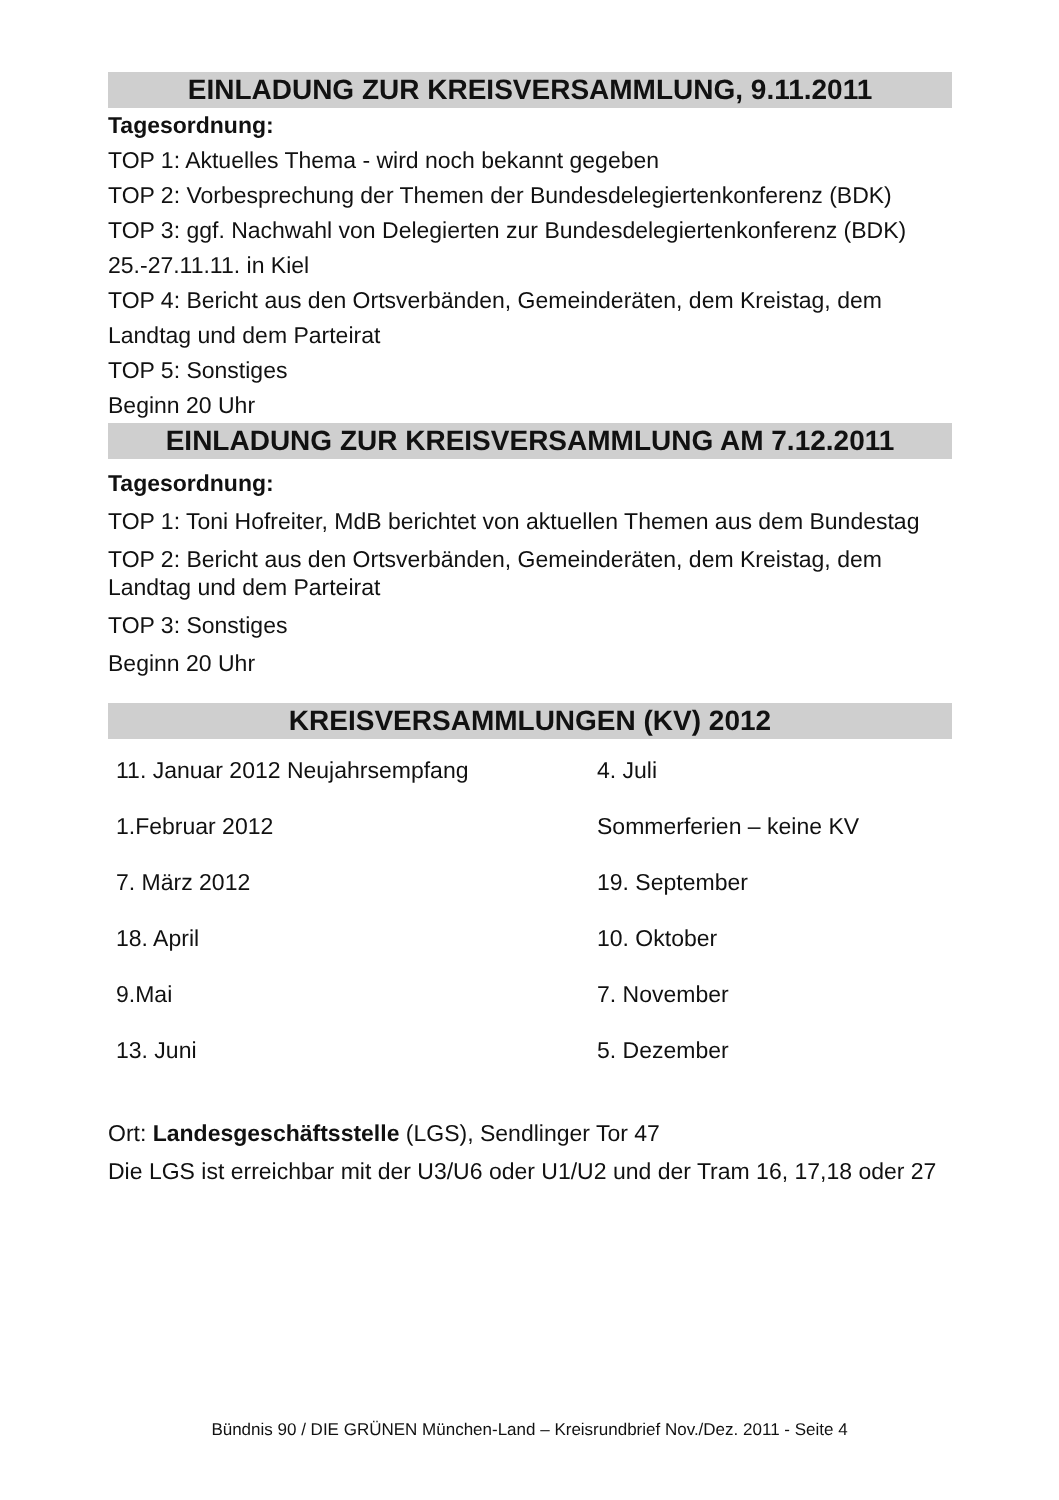EINLADUNG ZUR KREISVERSAMMLUNG, 9.11.2011
Tagesordnung:
TOP 1: Aktuelles Thema - wird noch bekannt gegeben
TOP 2: Vorbesprechung der Themen der Bundesdelegiertenkonferenz (BDK)
TOP 3: ggf. Nachwahl von Delegierten zur Bundesdelegiertenkonferenz (BDK) 25.-27.11.11. in Kiel
TOP 4: Bericht aus den Ortsverbänden, Gemeinderäten, dem Kreistag, dem Landtag und dem Parteirat
TOP 5: Sonstiges
Beginn 20 Uhr
EINLADUNG ZUR KREISVERSAMMLUNG AM 7.12.2011
Tagesordnung:
TOP 1: Toni Hofreiter, MdB berichtet von aktuellen Themen aus dem Bundestag
TOP 2: Bericht aus den Ortsverbänden, Gemeinderäten, dem Kreistag, dem Landtag und dem Parteirat
TOP 3: Sonstiges
Beginn 20 Uhr
KREISVERSAMMLUNGEN (KV) 2012
| 11. Januar 2012 Neujahrsempfang | 4. Juli |
| 1.Februar 2012 | Sommerferien – keine KV |
| 7. März 2012 | 19. September |
| 18. April | 10. Oktober |
| 9.Mai | 7. November |
| 13. Juni | 5. Dezember |
Ort: Landesgeschäftsstelle (LGS), Sendlinger Tor 47
Die LGS ist erreichbar mit der U3/U6 oder U1/U2 und der Tram 16, 17,18 oder 27
Bündnis 90 / DIE GRÜNEN München-Land – Kreisrundbrief Nov./Dez. 2011 - Seite 4